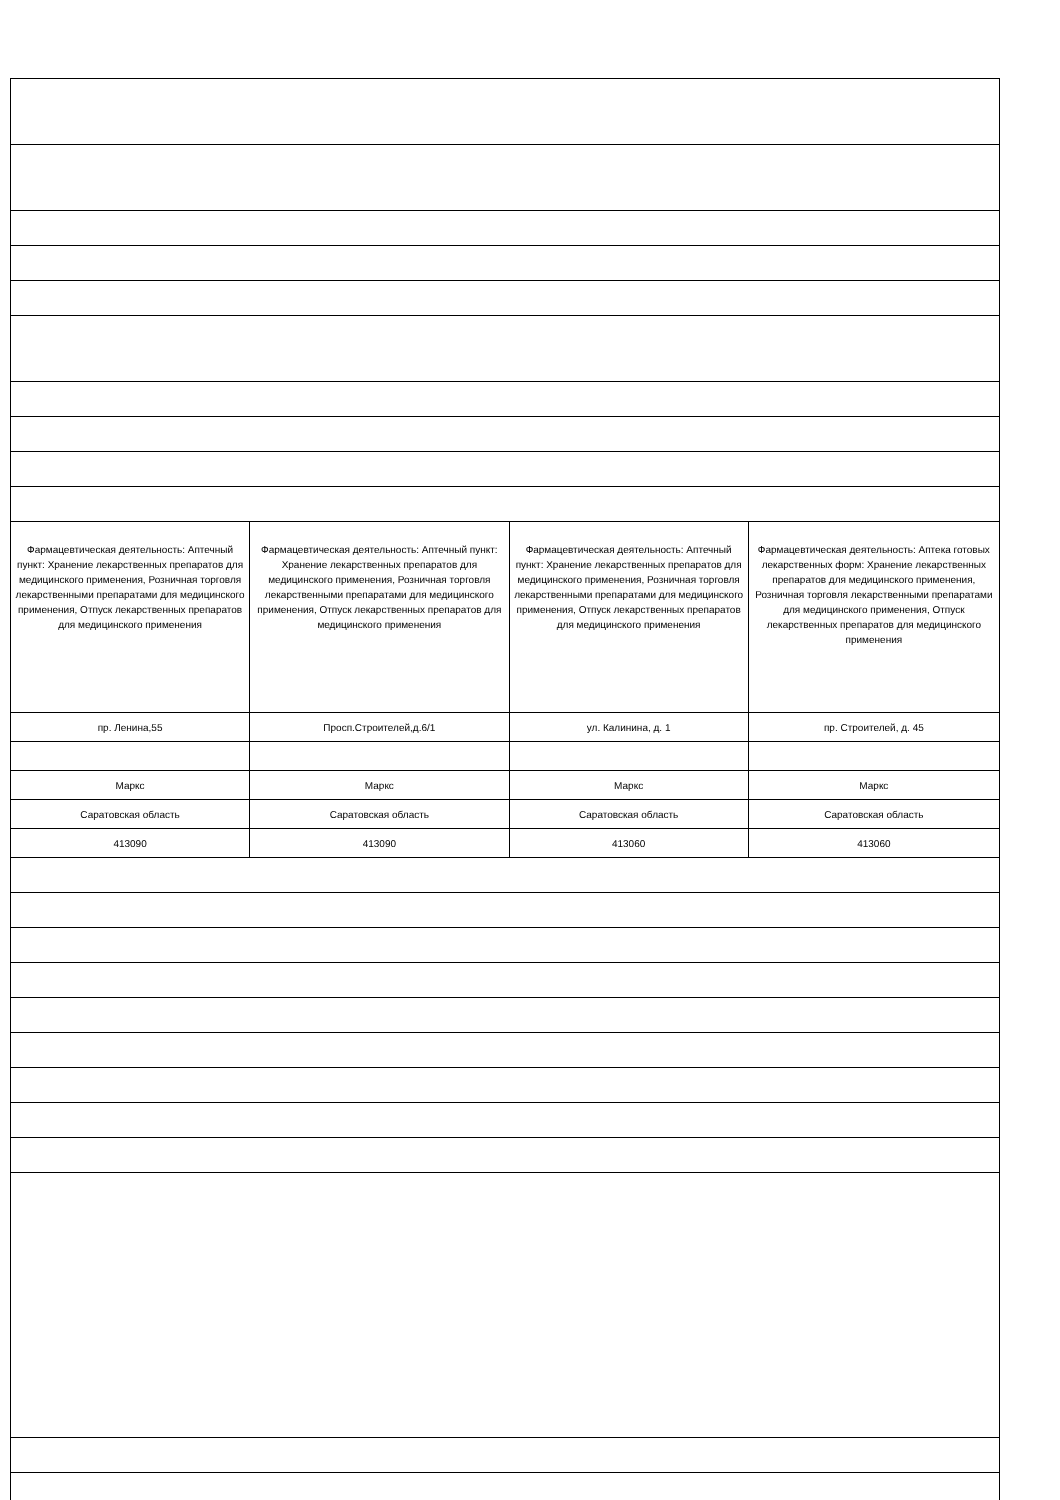| Фармацевтическая деятельность: Аптечный пункт: Хранение лекарственных препаратов для медицинского применения, Розничная торговля лекарственными препаратами для медицинского применения, Отпуск лекарственных препаратов для медицинского применения | Фармацевтическая деятельность: Аптечный пункт: Хранение лекарственных препаратов для медицинского применения, Розничная торговля лекарственными препаратами для медицинского применения, Отпуск лекарственных препаратов для медицинского применения | Фармацевтическая деятельность: Аптечный пункт: Хранение лекарственных препаратов для медицинского применения, Розничная торговля лекарственными препаратами для медицинского применения, Отпуск лекарственных препаратов для медицинского применения | Фармацевтическая деятельность: Аптека готовых лекарственных форм: Хранение лекарственных препаратов для медицинского применения, Розничная торговля лекарственными препаратами для медицинского применения, Отпуск лекарственных препаратов для медицинского применения |
| пр. Ленина,55 | Просп.Строителей,д.6/1 | ул. Калинина, д. 1 | пр. Строителей, д. 45 |
| Маркс | Маркс | Маркс | Маркс |
| Саратовская область | Саратовская область | Саратовская область | Саратовская область |
| 413090 | 413090 | 413060 | 413060 |